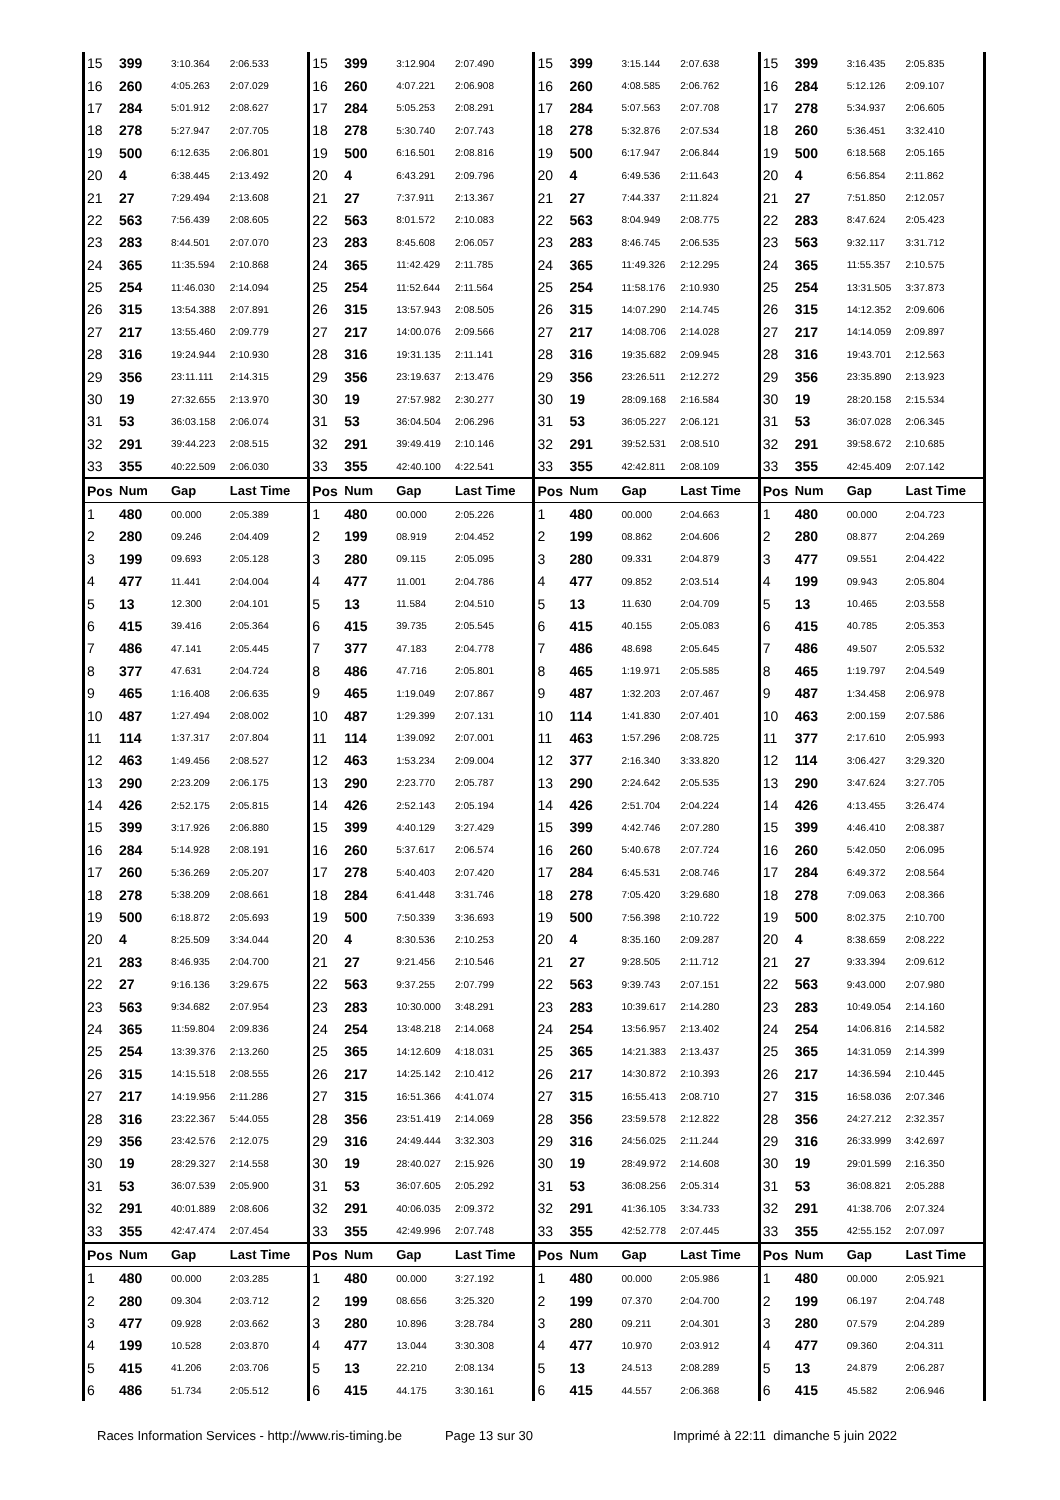| 15 | 399 | 3:10.364 | 2:06.533 | 15 | 399 | 3:12.904 | 2:07.490 | 15 | 399 | 3:15.144 | 2:07.638 | 15 | 399 | 3:16.435 | 2:05.835 |
| 16 | 260 | 4:05.263 | 2:07.029 | 16 | 260 | 4:07.221 | 2:06.908 | 16 | 260 | 4:08.585 | 2:06.762 | 16 | 284 | 5:12.126 | 2:09.107 |
| 17 | 284 | 5:01.912 | 2:08.627 | 17 | 284 | 5:05.253 | 2:08.291 | 17 | 284 | 5:07.563 | 2:07.708 | 17 | 278 | 5:34.937 | 2:06.605 |
| 18 | 278 | 5:27.947 | 2:07.705 | 18 | 278 | 5:30.740 | 2:07.743 | 18 | 278 | 5:32.876 | 2:07.534 | 18 | 260 | 5:36.451 | 3:32.410 |
| 19 | 500 | 6:12.635 | 2:06.801 | 19 | 500 | 6:16.501 | 2:08.816 | 19 | 500 | 6:17.947 | 2:06.844 | 19 | 500 | 6:18.568 | 2:05.165 |
| 20 | 4 | 6:38.445 | 2:13.492 | 20 | 4 | 6:43.291 | 2:09.796 | 20 | 4 | 6:49.536 | 2:11.643 | 20 | 4 | 6:56.854 | 2:11.862 |
| 21 | 27 | 7:29.494 | 2:13.608 | 21 | 27 | 7:37.911 | 2:13.367 | 21 | 27 | 7:44.337 | 2:11.824 | 21 | 27 | 7:51.850 | 2:12.057 |
| 22 | 563 | 7:56.439 | 2:08.605 | 22 | 563 | 8:01.572 | 2:10.083 | 22 | 563 | 8:04.949 | 2:08.775 | 22 | 283 | 8:47.624 | 2:05.423 |
| 23 | 283 | 8:44.501 | 2:07.070 | 23 | 283 | 8:45.608 | 2:06.057 | 23 | 283 | 8:46.745 | 2:06.535 | 23 | 563 | 9:32.117 | 3:31.712 |
| 24 | 365 | 11:35.594 | 2:10.868 | 24 | 365 | 11:42.429 | 2:11.785 | 24 | 365 | 11:49.326 | 2:12.295 | 24 | 365 | 11:55.357 | 2:10.575 |
| 25 | 254 | 11:46.030 | 2:14.094 | 25 | 254 | 11:52.644 | 2:11.564 | 25 | 254 | 11:58.176 | 2:10.930 | 25 | 254 | 13:31.505 | 3:37.873 |
| 26 | 315 | 13:54.388 | 2:07.891 | 26 | 315 | 13:57.943 | 2:08.505 | 26 | 315 | 14:07.290 | 2:14.745 | 26 | 315 | 14:12.352 | 2:09.606 |
| 27 | 217 | 13:55.460 | 2:09.779 | 27 | 217 | 14:00.076 | 2:09.566 | 27 | 217 | 14:08.706 | 2:14.028 | 27 | 217 | 14:14.059 | 2:09.897 |
| 28 | 316 | 19:24.944 | 2:10.930 | 28 | 316 | 19:31.135 | 2:11.141 | 28 | 316 | 19:35.682 | 2:09.945 | 28 | 316 | 19:43.701 | 2:12.563 |
| 29 | 356 | 23:11.111 | 2:14.315 | 29 | 356 | 23:19.637 | 2:13.476 | 29 | 356 | 23:26.511 | 2:12.272 | 29 | 356 | 23:35.890 | 2:13.923 |
| 30 | 19 | 27:32.655 | 2:13.970 | 30 | 19 | 27:57.982 | 2:30.277 | 30 | 19 | 28:09.168 | 2:16.584 | 30 | 19 | 28:20.158 | 2:15.534 |
| 31 | 53 | 36:03.158 | 2:06.074 | 31 | 53 | 36:04.504 | 2:06.296 | 31 | 53 | 36:05.227 | 2:06.121 | 31 | 53 | 36:07.028 | 2:06.345 |
| 32 | 291 | 39:44.223 | 2:08.515 | 32 | 291 | 39:49.419 | 2:10.146 | 32 | 291 | 39:52.531 | 2:08.510 | 32 | 291 | 39:58.672 | 2:10.685 |
| 33 | 355 | 40:22.509 | 2:06.030 | 33 | 355 | 42:40.100 | 4:22.541 | 33 | 355 | 42:42.811 | 2:08.109 | 33 | 355 | 42:45.409 | 2:07.142 |
| Pos | Num | Gap | Last Time | Pos | Num | Gap | Last Time | Pos | Num | Gap | Last Time | Pos | Num | Gap | Last Time |
| 1 | 480 | 00.000 | 2:05.389 | 1 | 480 | 00.000 | 2:05.226 | 1 | 480 | 00.000 | 2:04.663 | 1 | 480 | 00.000 | 2:04.723 |
| 2 | 280 | 09.246 | 2:04.409 | 2 | 199 | 08.919 | 2:04.452 | 2 | 199 | 08.862 | 2:04.606 | 2 | 280 | 08.877 | 2:04.269 |
| 3 | 199 | 09.693 | 2:05.128 | 3 | 280 | 09.115 | 2:05.095 | 3 | 280 | 09.331 | 2:04.879 | 3 | 477 | 09.551 | 2:04.422 |
| 4 | 477 | 11.441 | 2:04.004 | 4 | 477 | 11.001 | 2:04.786 | 4 | 477 | 09.852 | 2:03.514 | 4 | 199 | 09.943 | 2:05.804 |
| 5 | 13 | 12.300 | 2:04.101 | 5 | 13 | 11.584 | 2:04.510 | 5 | 13 | 11.630 | 2:04.709 | 5 | 13 | 10.465 | 2:03.558 |
| 6 | 415 | 39.416 | 2:05.364 | 6 | 415 | 39.735 | 2:05.545 | 6 | 415 | 40.155 | 2:05.083 | 6 | 415 | 40.785 | 2:05.353 |
| 7 | 486 | 47.141 | 2:05.445 | 7 | 377 | 47.183 | 2:04.778 | 7 | 486 | 48.698 | 2:05.645 | 7 | 486 | 49.507 | 2:05.532 |
| 8 | 377 | 47.631 | 2:04.724 | 8 | 486 | 47.716 | 2:05.801 | 8 | 465 | 1:19.971 | 2:05.585 | 8 | 465 | 1:19.797 | 2:04.549 |
| 9 | 465 | 1:16.408 | 2:06.635 | 9 | 465 | 1:19.049 | 2:07.867 | 9 | 487 | 1:32.203 | 2:07.467 | 9 | 487 | 1:34.458 | 2:06.978 |
| 10 | 487 | 1:27.494 | 2:08.002 | 10 | 487 | 1:29.399 | 2:07.131 | 10 | 114 | 1:41.830 | 2:07.401 | 10 | 463 | 2:00.159 | 2:07.586 |
| 11 | 114 | 1:37.317 | 2:07.804 | 11 | 114 | 1:39.092 | 2:07.001 | 11 | 463 | 1:57.296 | 2:08.725 | 11 | 377 | 2:17.610 | 2:05.993 |
| 12 | 463 | 1:49.456 | 2:08.527 | 12 | 463 | 1:53.234 | 2:09.004 | 12 | 377 | 2:16.340 | 3:33.820 | 12 | 114 | 3:06.427 | 3:29.320 |
| 13 | 290 | 2:23.209 | 2:06.175 | 13 | 290 | 2:23.770 | 2:05.787 | 13 | 290 | 2:24.642 | 2:05.535 | 13 | 290 | 3:47.624 | 3:27.705 |
| 14 | 426 | 2:52.175 | 2:05.815 | 14 | 426 | 2:52.143 | 2:05.194 | 14 | 426 | 2:51.704 | 2:04.224 | 14 | 426 | 4:13.455 | 3:26.474 |
| 15 | 399 | 3:17.926 | 2:06.880 | 15 | 399 | 4:40.129 | 3:27.429 | 15 | 399 | 4:42.746 | 2:07.280 | 15 | 399 | 4:46.410 | 2:08.387 |
| 16 | 284 | 5:14.928 | 2:08.191 | 16 | 260 | 5:37.617 | 2:06.574 | 16 | 260 | 5:40.678 | 2:07.724 | 16 | 260 | 5:42.050 | 2:06.095 |
| 17 | 260 | 5:36.269 | 2:05.207 | 17 | 278 | 5:40.403 | 2:07.420 | 17 | 284 | 6:45.531 | 2:08.746 | 17 | 284 | 6:49.372 | 2:08.564 |
| 18 | 278 | 5:38.209 | 2:08.661 | 18 | 284 | 6:41.448 | 3:31.746 | 18 | 278 | 7:05.420 | 3:29.680 | 18 | 278 | 7:09.063 | 2:08.366 |
| 19 | 500 | 6:18.872 | 2:05.693 | 19 | 500 | 7:50.339 | 3:36.693 | 19 | 500 | 7:56.398 | 2:10.722 | 19 | 500 | 8:02.375 | 2:10.700 |
| 20 | 4 | 8:25.509 | 3:34.044 | 20 | 4 | 8:30.536 | 2:10.253 | 20 | 4 | 8:35.160 | 2:09.287 | 20 | 4 | 8:38.659 | 2:08.222 |
| 21 | 283 | 8:46.935 | 2:04.700 | 21 | 27 | 9:21.456 | 2:10.546 | 21 | 27 | 9:28.505 | 2:11.712 | 21 | 27 | 9:33.394 | 2:09.612 |
| 22 | 27 | 9:16.136 | 3:29.675 | 22 | 563 | 9:37.255 | 2:07.799 | 22 | 563 | 9:39.743 | 2:07.151 | 22 | 563 | 9:43.000 | 2:07.980 |
| 23 | 563 | 9:34.682 | 2:07.954 | 23 | 283 | 10:30.000 | 3:48.291 | 23 | 283 | 10:39.617 | 2:14.280 | 23 | 283 | 10:49.054 | 2:14.160 |
| 24 | 365 | 11:59.804 | 2:09.836 | 24 | 254 | 13:48.218 | 2:14.068 | 24 | 254 | 13:56.957 | 2:13.402 | 24 | 254 | 14:06.816 | 2:14.582 |
| 25 | 254 | 13:39.376 | 2:13.260 | 25 | 365 | 14:12.609 | 4:18.031 | 25 | 365 | 14:21.383 | 2:13.437 | 25 | 365 | 14:31.059 | 2:14.399 |
| 26 | 315 | 14:15.518 | 2:08.555 | 26 | 217 | 14:25.142 | 2:10.412 | 26 | 217 | 14:30.872 | 2:10.393 | 26 | 217 | 14:36.594 | 2:10.445 |
| 27 | 217 | 14:19.956 | 2:11.286 | 27 | 315 | 16:51.366 | 4:41.074 | 27 | 315 | 16:55.413 | 2:08.710 | 27 | 315 | 16:58.036 | 2:07.346 |
| 28 | 316 | 23:22.367 | 5:44.055 | 28 | 356 | 23:51.419 | 2:14.069 | 28 | 356 | 23:59.578 | 2:12.822 | 28 | 356 | 24:27.212 | 2:32.357 |
| 29 | 356 | 23:42.576 | 2:12.075 | 29 | 316 | 24:49.444 | 3:32.303 | 29 | 316 | 24:56.025 | 2:11.244 | 29 | 316 | 26:33.999 | 3:42.697 |
| 30 | 19 | 28:29.327 | 2:14.558 | 30 | 19 | 28:40.027 | 2:15.926 | 30 | 19 | 28:49.972 | 2:14.608 | 30 | 19 | 29:01.599 | 2:16.350 |
| 31 | 53 | 36:07.539 | 2:05.900 | 31 | 53 | 36:07.605 | 2:05.292 | 31 | 53 | 36:08.256 | 2:05.314 | 31 | 53 | 36:08.821 | 2:05.288 |
| 32 | 291 | 40:01.889 | 2:08.606 | 32 | 291 | 40:06.035 | 2:09.372 | 32 | 291 | 41:36.105 | 3:34.733 | 32 | 291 | 41:38.706 | 2:07.324 |
| 33 | 355 | 42:47.474 | 2:07.454 | 33 | 355 | 42:49.996 | 2:07.748 | 33 | 355 | 42:52.778 | 2:07.445 | 33 | 355 | 42:55.152 | 2:07.097 |
| Pos | Num | Gap | Last Time | Pos | Num | Gap | Last Time | Pos | Num | Gap | Last Time | Pos | Num | Gap | Last Time |
| 1 | 480 | 00.000 | 2:03.285 | 1 | 480 | 00.000 | 3:27.192 | 1 | 480 | 00.000 | 2:05.986 | 1 | 480 | 00.000 | 2:05.921 |
| 2 | 280 | 09.304 | 2:03.712 | 2 | 199 | 08.656 | 3:25.320 | 2 | 199 | 07.370 | 2:04.700 | 2 | 199 | 06.197 | 2:04.748 |
| 3 | 477 | 09.928 | 2:03.662 | 3 | 280 | 10.896 | 3:28.784 | 3 | 280 | 09.211 | 2:04.301 | 3 | 280 | 07.579 | 2:04.289 |
| 4 | 199 | 10.528 | 2:03.870 | 4 | 477 | 13.044 | 3:30.308 | 4 | 477 | 10.970 | 2:03.912 | 4 | 477 | 09.360 | 2:04.311 |
| 5 | 415 | 41.206 | 2:03.706 | 5 | 13 | 22.210 | 2:08.134 | 5 | 13 | 24.513 | 2:08.289 | 5 | 13 | 24.879 | 2:06.287 |
| 6 | 486 | 51.734 | 2:05.512 | 6 | 415 | 44.175 | 3:30.161 | 6 | 415 | 44.557 | 2:06.368 | 6 | 415 | 45.582 | 2:06.946 |
Races Information Services - http://www.ris-timing.be Page 13 sur 30 Imprimé à 22:11 dimanche 5 juin 2022